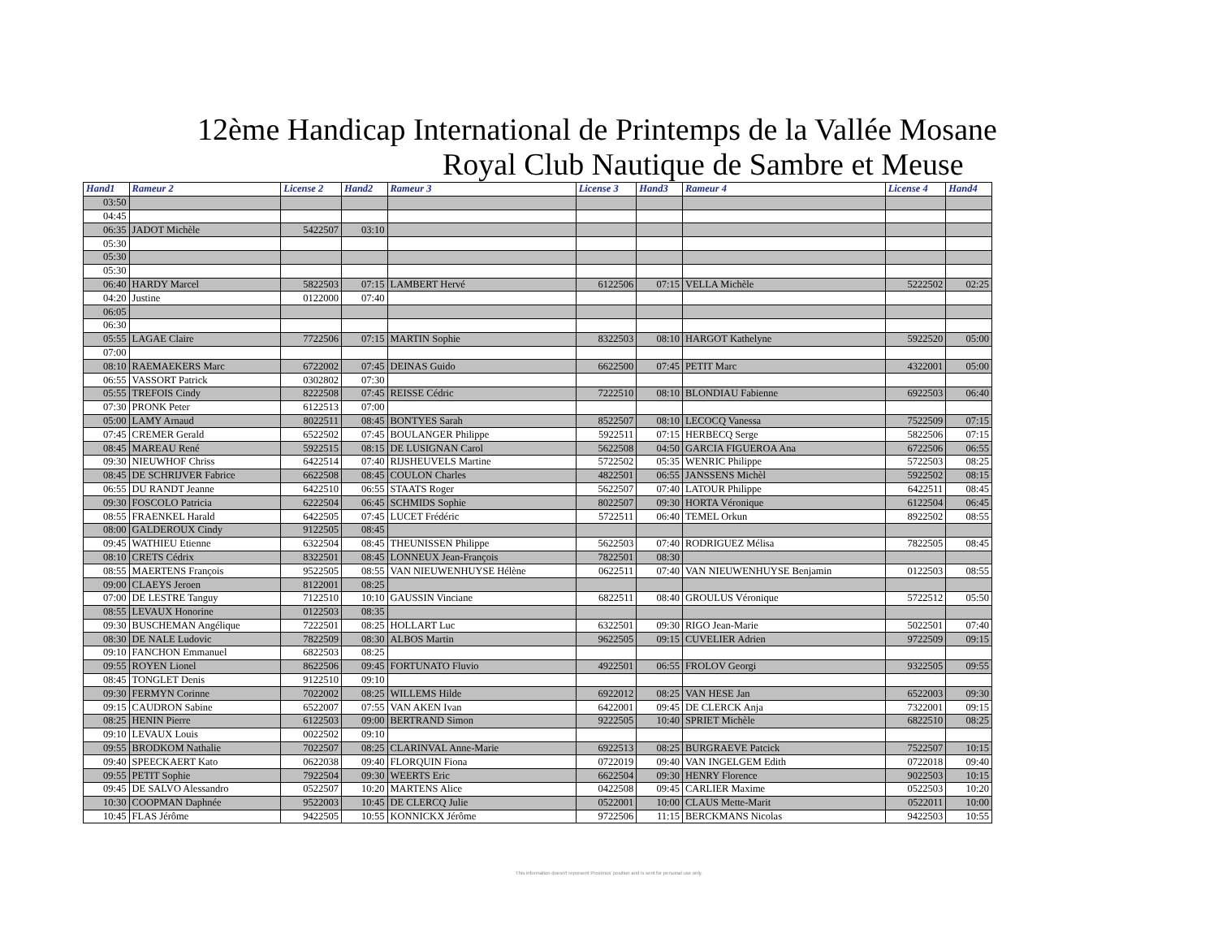12ème Handicap International de Printemps de la Vallée Mosane
Royal Club Nautique de Sambre et Meuse
| Hand1 | Rameur 2 | License 2 | Hand2 | Rameur 3 | License 3 | Hand3 | Rameur 4 | License 4 | Hand4 |
| --- | --- | --- | --- | --- | --- | --- | --- | --- | --- |
| 03:50 | | | | | | | | | |
| 04:45 | | | | | | | | | |
| 06:35 | JADOT Michèle | 5422507 | 03:10 | | | | | | |
| 05:30 | | | | | | | | | |
| 05:30 | | | | | | | | | |
| 05:30 | | | | | | | | | |
| 06:40 | HARDY Marcel | 5822503 | 07:15 | LAMBERT Hervé | 6122506 | 07:15 | VELLA Michèle | 5222502 | 02:25 |
| 04:20 | Justine | 0122000 | 07:40 | | | | | | |
| 06:05 | | | | | | | | | |
| 06:30 | | | | | | | | | |
| 05:55 | LAGAE Claire | 7722506 | 07:15 | MARTIN Sophie | 8322503 | 08:10 | HARGOT Kathelyne | 5922520 | 05:00 |
| 07:00 | | | | | | | | | |
| 08:10 | RAEMAEKERS Marc | 6722002 | 07:45 | DEINAS Guido | 6622500 | 07:45 | PETIT Marc | 4322001 | 05:00 |
| 06:55 | VASSORT Patrick | 0302802 | 07:30 | | | | | | |
| 05:55 | TREFOIS Cindy | 8222508 | 07:45 | REISSE Cédric | 7222510 | 08:10 | BLONDIAU Fabienne | 6922503 | 06:40 |
| 07:30 | PRONK Peter | 6122513 | 07:00 | | | | | | |
| 05:00 | LAMY Arnaud | 8022511 | 08:45 | BONTYES Sarah | 8522507 | 08:10 | LECOCQ Vanessa | 7522509 | 07:15 |
| 07:45 | CREMER Gerald | 6522502 | 07:45 | BOULANGER Philippe | 5922511 | 07:15 | HERBECQ Serge | 5822506 | 07:15 |
| 08:45 | MAREAU René | 5922515 | 08:15 | DE LUSIGNAN Carol | 5622508 | 04:50 | GARCIA FIGUEROA Ana | 6722506 | 06:55 |
| 09:30 | NIEUWHOF Chriss | 6422514 | 07:40 | RIJSHEUVELS Martine | 5722502 | 05:35 | WENRIC Philippe | 5722503 | 08:25 |
| 08:45 | DE SCHRIJVER Fabrice | 6622508 | 08:45 | COULON Charles | 4822501 | 06:55 | JANSSENS Michèl | 5922502 | 08:15 |
| 06:55 | DU RANDT Jeanne | 6422510 | 06:55 | STAATS Roger | 5622507 | 07:40 | LATOUR Philippe | 6422511 | 08:45 |
| 09:30 | FOSCOLO Patricia | 6222504 | 06:45 | SCHMIDS Sophie | 8022507 | 09:30 | HORTA Véronique | 6122504 | 06:45 |
| 08:55 | FRAENKEL Harald | 6422505 | 07:45 | LUCET Frédéric | 5722511 | 06:40 | TEMEL Orkun | 8922502 | 08:55 |
| 08:00 | GALDEROUX Cindy | 9122505 | 08:45 | | | | | | |
| 09:45 | WATHIEU Etienne | 6322504 | 08:45 | THEUNISSEN Philippe | 5622503 | 07:40 | RODRIGUEZ Mélisa | 7822505 | 08:45 |
| 08:10 | CRETS Cédrix | 8322501 | 08:45 | LONNEUX Jean-François | 7822501 | 08:30 | | | |
| 08:55 | MAERTENS François | 9522505 | 08:55 | VAN NIEUWENHUYSE Hélène | 0622511 | 07:40 | VAN NIEUWENHUYSE Benjamin | 0122503 | 08:55 |
| 09:00 | CLAEYS Jeroen | 8122001 | 08:25 | | | | | | |
| 07:00 | DE LESTRE Tanguy | 7122510 | 10:10 | GAUSSIN Vinciane | 6822511 | 08:40 | GROULUS Véronique | 5722512 | 05:50 |
| 08:55 | LEVAUX Honorine | 0122503 | 08:35 | | | | | | |
| 09:30 | BUSCHEMAN Angélique | 7222501 | 08:25 | HOLLART Luc | 6322501 | 09:30 | RIGO Jean-Marie | 5022501 | 07:40 |
| 08:30 | DE NALE Ludovic | 7822509 | 08:30 | ALBOS Martin | 9622505 | 09:15 | CUVELIER Adrien | 9722509 | 09:15 |
| 09:10 | FANCHON Emmanuel | 6822503 | 08:25 | | | | | | |
| 09:55 | ROYEN Lionel | 8622506 | 09:45 | FORTUNATO Fluvio | 4922501 | 06:55 | FROLOV Georgi | 9322505 | 09:55 |
| 08:45 | TONGLET Denis | 9122510 | 09:10 | | | | | | |
| 09:30 | FERMYN Corinne | 7022002 | 08:25 | WILLEMS Hilde | 6922012 | 08:25 | VAN HESE Jan | 6522003 | 09:30 |
| 09:15 | CAUDRON Sabine | 6522007 | 07:55 | VAN AKEN Ivan | 6422001 | 09:45 | DE CLERCK Anja | 7322001 | 09:15 |
| 08:25 | HENIN Pierre | 6122503 | 09:00 | BERTRAND Simon | 9222505 | 10:40 | SPRIET Michèle | 6822510 | 08:25 |
| 09:10 | LEVAUX Louis | 0022502 | 09:10 | | | | | | |
| 09:55 | BRODKOM Nathalie | 7022507 | 08:25 | CLARINVAL Anne-Marie | 6922513 | 08:25 | BURGRAEVE Patcick | 7522507 | 10:15 |
| 09:40 | SPEECKAERT Kato | 0622038 | 09:40 | FLORQUIN Fiona | 0722019 | 09:40 | VAN INGELGEM Edith | 0722018 | 09:40 |
| 09:55 | PETIT Sophie | 7922504 | 09:30 | WEERTS Eric | 6622504 | 09:30 | HENRY Florence | 9022503 | 10:15 |
| 09:45 | DE SALVO Alessandro | 0522507 | 10:20 | MARTENS Alice | 0422508 | 09:45 | CARLIER Maxime | 0522503 | 10:20 |
| 10:30 | COOPMAN Daphnée | 9522003 | 10:45 | DE CLERCQ Julie | 0522001 | 10:00 | CLAUS Mette-Marit | 0522011 | 10:00 |
| 10:45 | FLAS Jérôme | 9422505 | 10:55 | KONNICKX Jérôme | 9722506 | 11:15 | BERCKMANS Nicolas | 9422503 | 10:55 |
This information doesn't represent Proximus' position and is sent for personal use only.